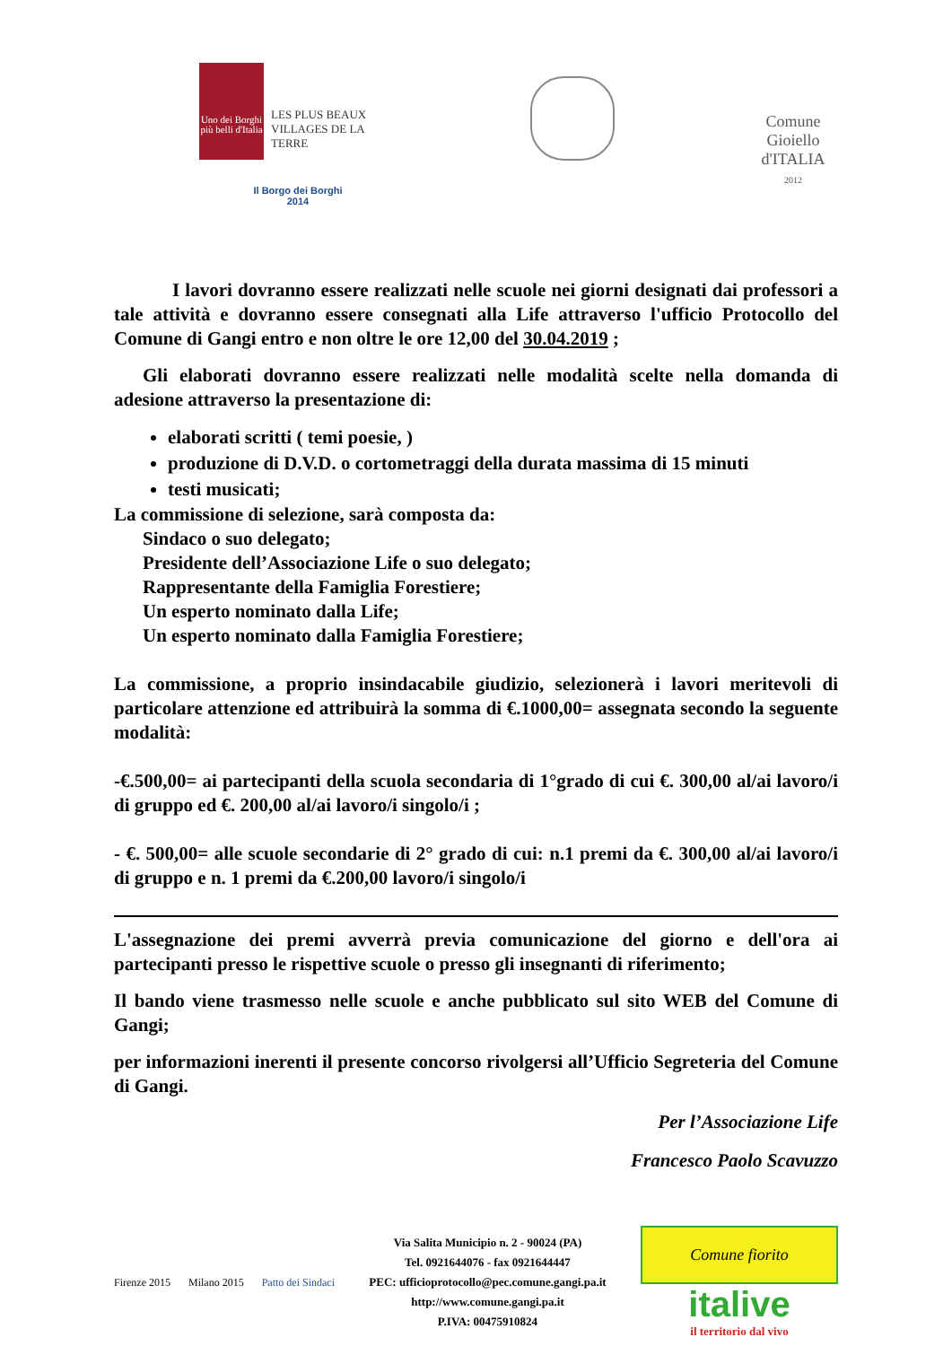Uno dei Borghi più belli d'Italia
LES PLUS BEAUX VILLAGES DE LA TERRE
Il Borgo dei Borghi
2014
Comune
Gioiello
d'ITALIA
2012
I lavori dovranno essere realizzati nelle scuole nei giorni designati dai professori a tale attività e dovranno essere consegnati alla Life attraverso l'ufficio Protocollo del Comune di Gangi entro e non oltre le ore 12,00 del 30.04.2019 ;
Gli elaborati dovranno essere realizzati nelle modalità scelte nella domanda di adesione attraverso la presentazione di:
elaborati scritti ( temi poesie, )
produzione di D.V.D. o cortometraggi della durata massima di 15 minuti
testi musicati;
La commissione di selezione, sarà composta da:
Sindaco o suo delegato;
Presidente dell’Associazione Life o suo delegato;
Rappresentante della Famiglia Forestiere;
Un esperto nominato dalla Life;
Un esperto nominato dalla Famiglia Forestiere;
La commissione, a proprio insindacabile giudizio, selezionerà i lavori meritevoli di particolare attenzione ed attribuirà la somma di €.1000,00= assegnata secondo la seguente modalità:
-€.500,00= ai partecipanti della scuola secondaria di 1°grado di cui €. 300,00 al/ai lavoro/i di gruppo ed €. 200,00 al/ai lavoro/i singolo/i ;
- €. 500,00= alle scuole secondarie di 2° grado di cui: n.1 premi da €. 300,00 al/ai lavoro/i di gruppo e n. 1 premi da €.200,00 lavoro/i singolo/i
L'assegnazione dei premi avverrà previa comunicazione del giorno e dell'ora ai partecipanti presso le rispettive scuole o presso gli insegnanti di riferimento;
Il bando viene trasmesso nelle scuole e anche pubblicato sul sito WEB del Comune di Gangi;
per informazioni inerenti il presente concorso rivolgersi all’Ufficio Segreteria del Comune di Gangi.
Per l’Associazione Life
Francesco Paolo Scavuzzo
Firenze 2015 Milano 2015 Patto dei Sindaci
Via Salita Municipio n. 2 - 90024 (PA)
Tel. 0921644076 - fax 0921644447
PEC: ufficioprotocollo@pec.comune.gangi.pa.it
http://www.comune.gangi.pa.it
P.IVA: 00475910824
Comune fiorito
italive
il territorio dal vivo